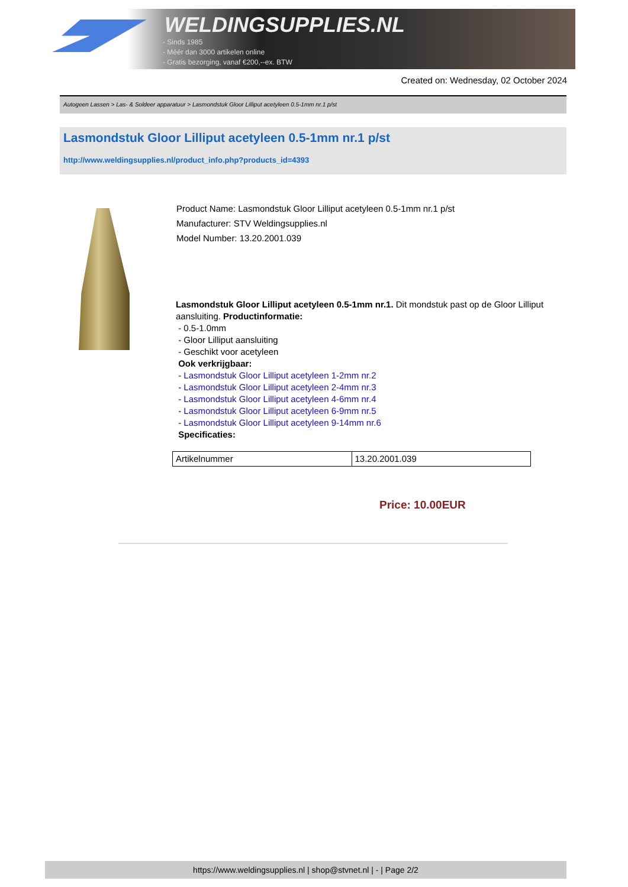WELDINGSUPPLIES.NL
- Sinds 1985
- Méér dan 3000 artikelen online
- Gratis bezorging, vanaf €200,--ex. BTW
Created on: Wednesday, 02 October 2024
Autogeen Lassen > Las- & Soldeer apparatuur > Lasmondstuk Gloor Lilliput acetyleen 0.5-1mm nr.1 p/st
Lasmondstuk Gloor Lilliput acetyleen 0.5-1mm nr.1 p/st
http://www.weldingsupplies.nl/product_info.php?products_id=4393
Product Name: Lasmondstuk Gloor Lilliput acetyleen 0.5-1mm nr.1 p/st
Manufacturer: STV Weldingsupplies.nl
Model Number: 13.20.2001.039
Lasmondstuk Gloor Lilliput acetyleen 0.5-1mm nr.1. Dit mondstuk past op de Gloor Lilliput aansluiting. Productinformatie:
- 0.5-1.0mm
- Gloor Lilliput aansluiting
- Geschikt voor acetyleen
Ook verkrijgbaar:
- Lasmondstuk Gloor Lilliput acetyleen 1-2mm nr.2
- Lasmondstuk Gloor Lilliput acetyleen 2-4mm nr.3
- Lasmondstuk Gloor Lilliput acetyleen 4-6mm nr.4
- Lasmondstuk Gloor Lilliput acetyleen 6-9mm nr.5
- Lasmondstuk Gloor Lilliput acetyleen 9-14mm nr.6
Specificaties:
| Artikelnummer | 13.20.2001.039 |
Price: 10.00EUR
https://www.weldingsupplies.nl | shop@stvnet.nl | - | Page 2/2